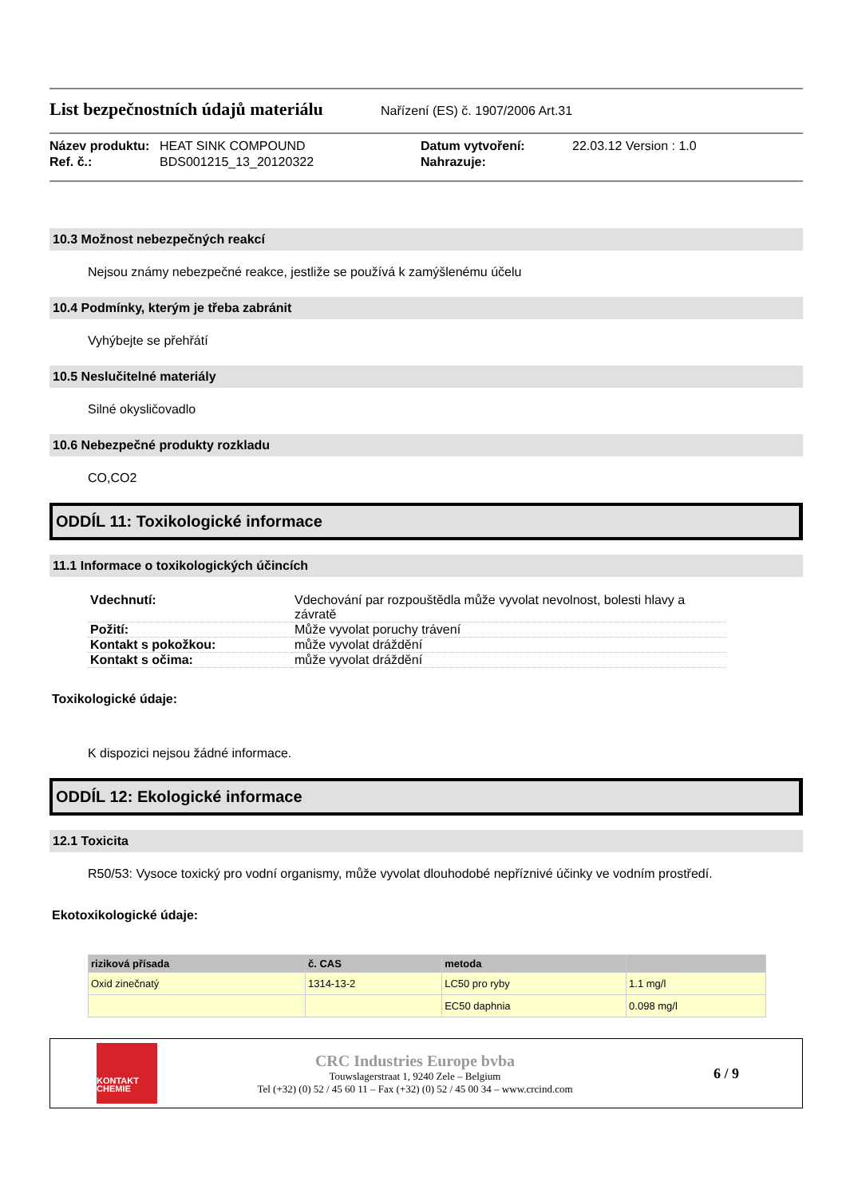List bezpečnostních údajů materiálu
Nařízení (ES) č. 1907/2006 Art.31
Název produktu:
HEAT SINK COMPOUND
Datum vytvoření:
22.03.12 Version : 1.0
Ref. č.:
BDS001215_13_20120322
Nahrazuje:
10.3 Možnost nebezpečných reakcí
Nejsou známy nebezpečné reakce, jestliže se používá k zamýšlenému účelu
10.4 Podmínky, kterým je třeba zabránit
Vyhýbejte se přehřátí
10.5 Neslučitelné materiály
Silné okysličovadlo
10.6 Nebezpečné produkty rozkladu
CO,CO2
ODDÍL 11: Toxikologické informace
11.1 Informace o toxikologických účincích
| Vdechnutí: | Vdechování par rozpouštědla může vyvolat nevolnost, bolesti hlavy a závratě |
| Požití: | Může vyvolat poruchy trávení |
| Kontakt s pokožkou: | může vyvolat dráždění |
| Kontakt s očima: | může vyvolat dráždění |
Toxikologické údaje:
K dispozici nejsou žádné informace.
ODDÍL 12: Ekologické informace
12.1 Toxicita
R50/53: Vysoce toxický pro vodní organismy, může vyvolat dlouhodobé nepříznivé účinky ve vodním prostředí.
Ekotoxikologické údaje:
| riziková přísada | č. CAS | metoda | |
| --- | --- | --- | --- |
| Oxid zinečnatý | 1314-13-2 | LC50 pro ryby | 1.1 mg/l |
| | | EC50 daphnia | 0.098 mg/l |
KONTAKT
CHEMIE
CRC Industries Europe bvba
Touwslagerstraat 1, 9240 Zele – Belgium
Tel (+32) (0) 52 / 45 60 11 – Fax (+32) (0) 52 / 45 00 34 – www.crcind.com
6 / 9